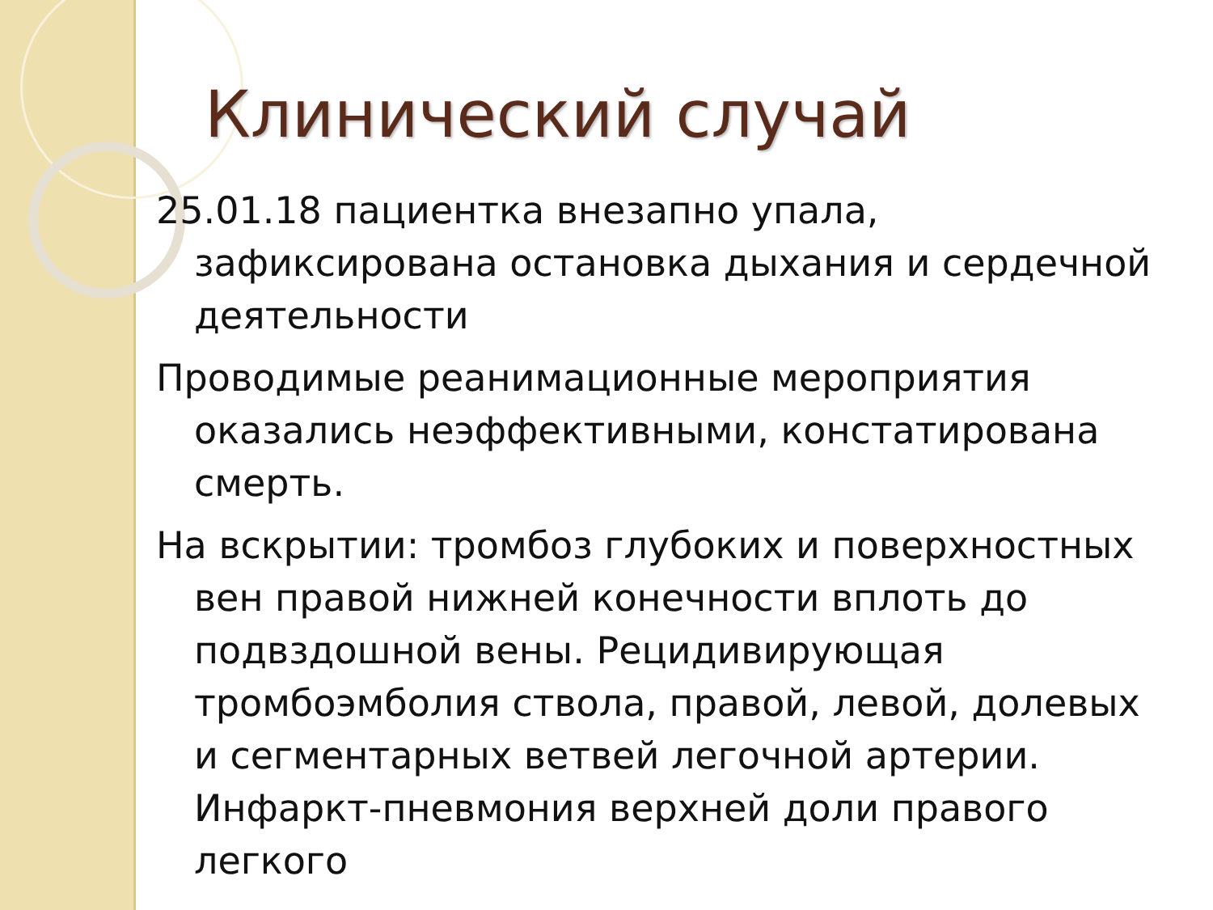Клинический случай
25.01.18 пациентка внезапно упала, зафиксирована остановка дыхания и сердечной деятельности
Проводимые реанимационные мероприятия оказались неэффективными, констатирована смерть.
На вскрытии: тромбоз глубоких и поверхностных вен правой нижней конечности вплоть до подвздошной вены. Рецидивирующая тромбоэмболия ствола, правой, левой, долевых и сегментарных ветвей легочной артерии. Инфаркт-пневмония верхней доли правого легкого